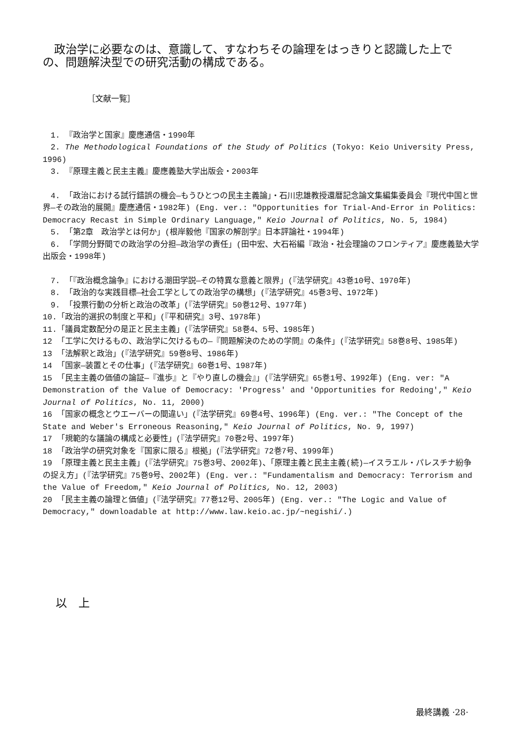政治学に必要なのは、意識して、すなわちその論理をはっきりと認識した上での、問題解決型での研究活動の構成である。
［文献一覧］
　1. 『政治学と国家』慶應通信・1990年
　2. The Methodological Foundations of the Study of Politics (Tokyo: Keio University Press, 1996)
　3. 『原理主義と民主主義』慶應義塾大学出版会・2003年
　4. 「政治における試行錯誤の機会―もうひとつの民主主義論」・石川忠雄教授還暦記念論文集編集委員会『現代中国と世界―その政治的展開』慶應通信・1982年) (Eng. ver.: "Opportunities for Trial-And-Error in Politics: Democracy Recast in Simple Ordinary Language," Keio Journal of Politics, No. 5, 1984)
　5. 「第2章　政治学とは何か」(根岸毅他『国家の解剖学』日本評論社・1994年)
　6. 「学問分野間での政治学の分担―政治学の責任」(田中宏、大石裕編『政治・社会理論のフロンティア』慶應義塾大学出版会・1998年)
　7. 「『政治概念論争』における潮田学説―その特異な意義と限界」(『法学研究』43巻10号、1970年)
　8. 「政治的な実践目標―社会工学としての政治学の構想」(『法学研究』45巻3号、1972年)
　9. 「投票行動の分析と政治の改革」(『法学研究』50巻12号、1977年)
10.「政治的選択の制度と平和」(『平和研究』3号、1978年)
11.「議員定数配分の是正と民主主義」(『法学研究』58巻4、5号、1985年)
12 「工学に欠けるもの、政治学に欠けるもの―『問題解決のための学問』の条件」(『法学研究』58巻8号、1985年)
13 「法解釈と政治」(『法学研究』59巻8号、1986年)
14 「国家―装置とその仕事」(『法学研究』60巻1号、1987年)
15 「民主主義の価値の論証―『進歩』と『やり直しの機会』」(『法学研究』65巻1号、1992年) (Eng. ver: "A Demonstration of the Value of Democracy: 'Progress' and 'Opportunities for Redoing'," Keio Journal of Politics, No. 11, 2000)
16 「国家の概念とウエーバーの間違い」(『法学研究』69巻4号、1996年) (Eng. ver.: "The Concept of the State and Weber's Erroneous Reasoning," Keio Journal of Politics, No. 9, 1997)
17 「規範的な議論の構成と必要性」(『法学研究』70巻2号、1997年)
18 「政治学の研究対象を『国家に限る』根拠」(『法学研究』72巻7号、1999年)
19 「原理主義と民主主義」(『法学研究』75巻3号、2002年)、「原理主義と民主主義(続)―イスラエル・パレスチナ紛争の捉え方」(『法学研究』75巻9号、2002年) (Eng. ver.: "Fundamentalism and Democracy: Terrorism and the Value of Freedom," Keio Journal of Politics, No. 12, 2003)
20 「民主主義の論理と価値」(『法学研究』77巻12号、2005年) (Eng. ver.: "The Logic and Value of Democracy," downloadable at http://www.law.keio.ac.jp/~negishi/.)
以　上
最終講義 ·28·